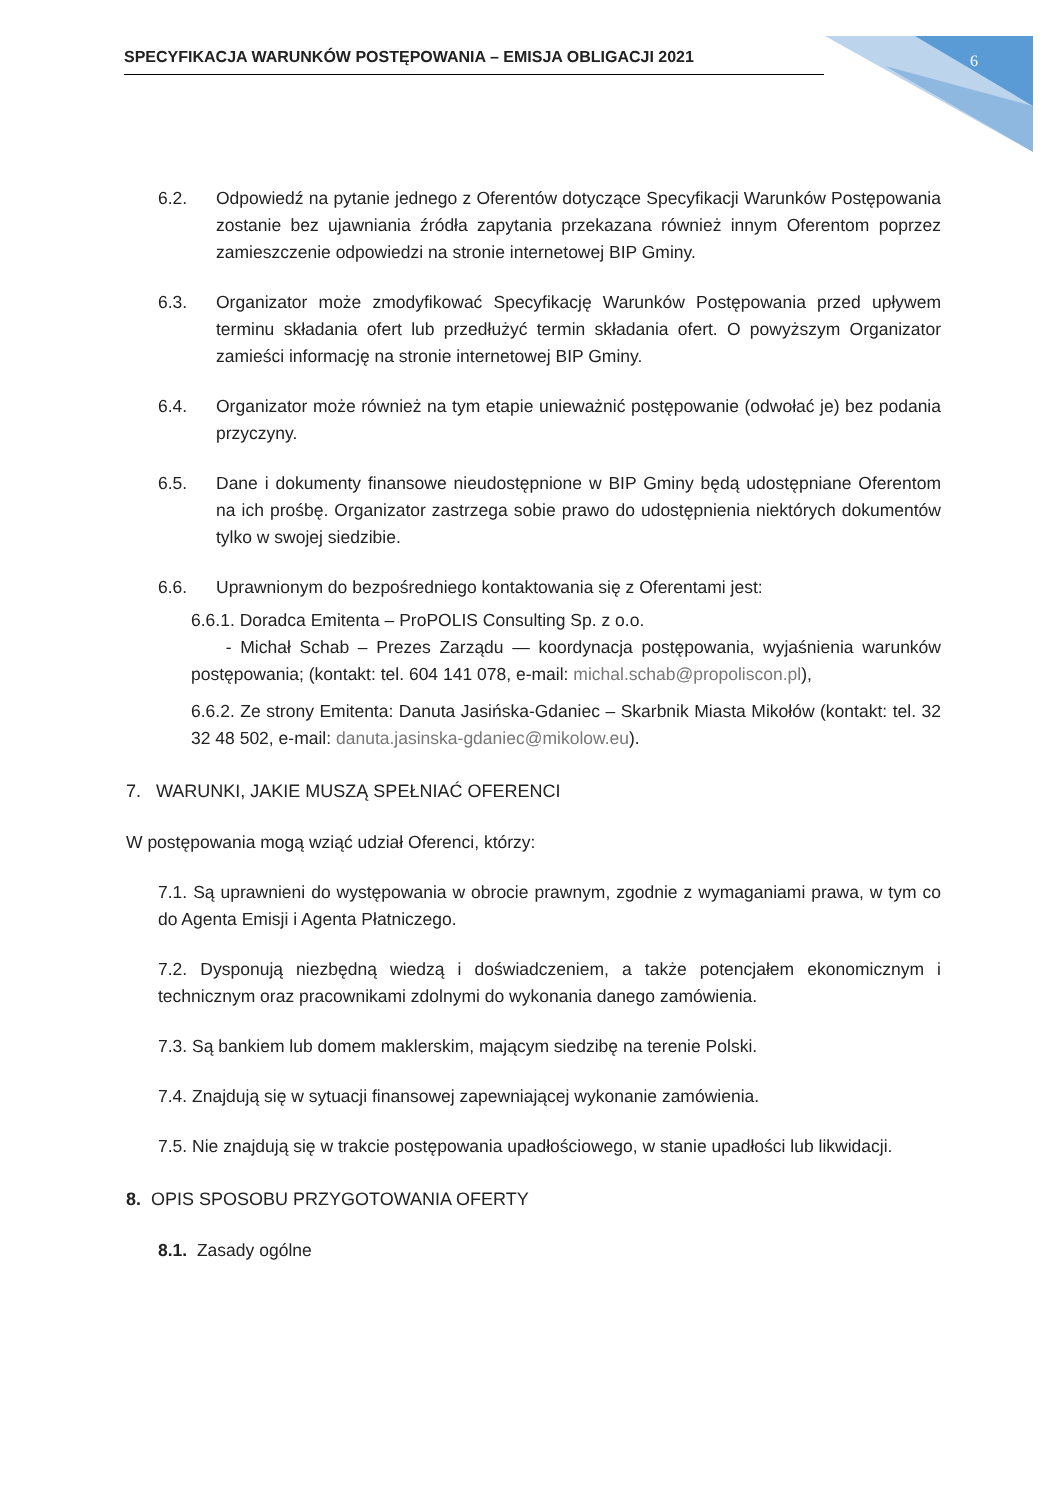SPECYFIKACJA WARUNKÓW POSTĘPOWANIA – EMISJA OBLIGACJI 2021 6
6.2. Odpowiedź na pytanie jednego z Oferentów dotyczące Specyfikacji Warunków Postępowania zostanie bez ujawniania źródła zapytania przekazana również innym Oferentom poprzez zamieszczenie odpowiedzi na stronie internetowej BIP Gminy.
6.3. Organizator może zmodyfikować Specyfikację Warunków Postępowania przed upływem terminu składania ofert lub przedłużyć termin składania ofert. O powyższym Organizator zamieści informację na stronie internetowej BIP Gminy.
6.4. Organizator może również na tym etapie unieważnić postępowanie (odwołać je) bez podania przyczyny.
6.5. Dane i dokumenty finansowe nieudostępnione w BIP Gminy będą udostępniane Oferentom na ich prośbę. Organizator zastrzega sobie prawo do udostępnienia niektórych dokumentów tylko w swojej siedzibie.
6.6. Uprawnionym do bezpośredniego kontaktowania się z Oferentami jest:
6.6.1. Doradca Emitenta – ProPOLIS Consulting Sp. z o.o.
- Michał Schab – Prezes Zarządu — koordynacja postępowania, wyjaśnienia warunków postępowania; (kontakt: tel. 604 141 078, e-mail: michal.schab@propoliscon.pl),
6.6.2. Ze strony Emitenta: Danuta Jasińska-Gdaniec – Skarbnik Miasta Mikołów (kontakt: tel. 32 32 48 502, e-mail: danuta.jasinska-gdaniec@mikolow.eu).
7. WARUNKI, JAKIE MUSZĄ SPEŁNIAĆ OFERENCI
W postępowania mogą wziąć udział Oferenci, którzy:
7.1. Są uprawnieni do występowania w obrocie prawnym, zgodnie z wymaganiami prawa, w tym co do Agenta Emisji i Agenta Płatniczego.
7.2. Dysponują niezbędną wiedzą i doświadczeniem, a także potencjałem ekonomicznym i technicznym oraz pracownikami zdolnymi do wykonania danego zamówienia.
7.3. Są bankiem lub domem maklerskim, mającym siedzibę na terenie Polski.
7.4. Znajdują się w sytuacji finansowej zapewniającej wykonanie zamówienia.
7.5. Nie znajdują się w trakcie postępowania upadłościowego, w stanie upadłości lub likwidacji.
8. OPIS SPOSOBU PRZYGOTOWANIA OFERTY
8.1. Zasady ogólne